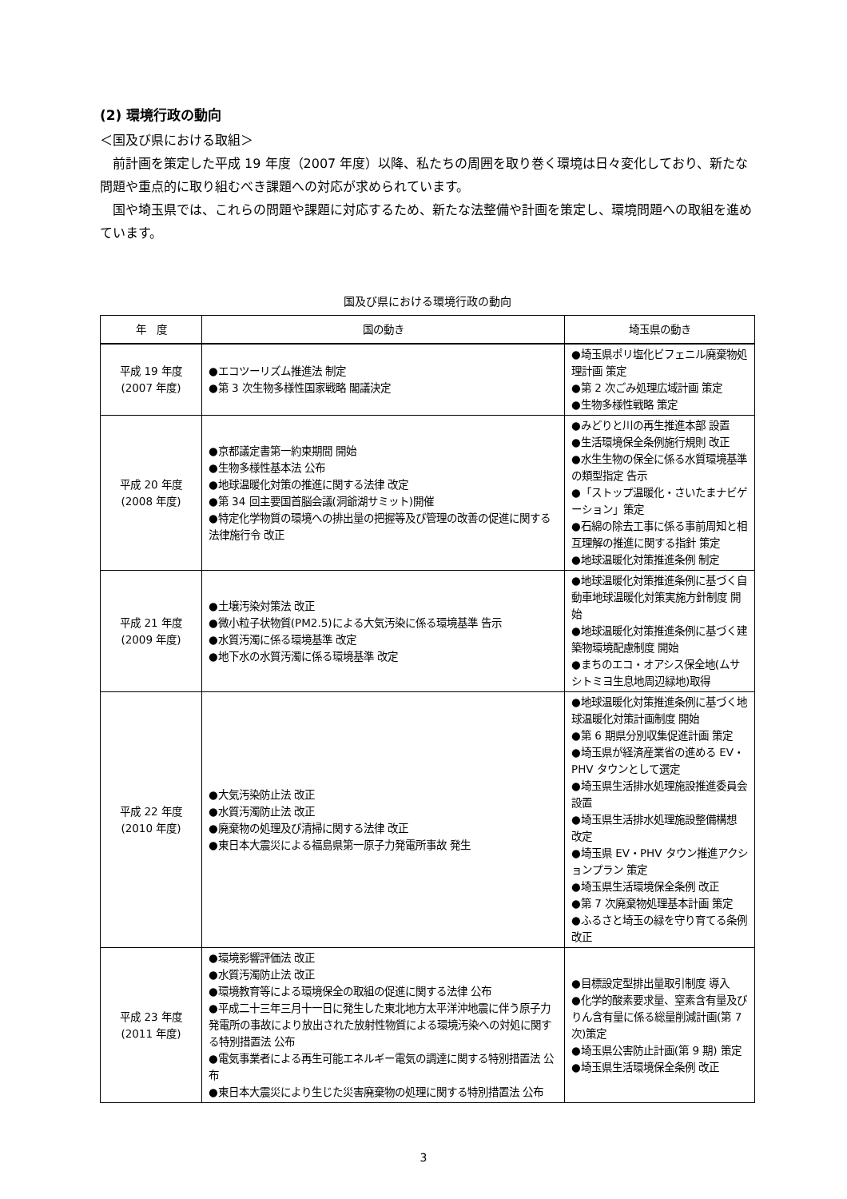(2) 環境行政の動向
＜国及び県における取組＞
　前計画を策定した平成 19 年度（2007 年度）以降、私たちの周囲を取り巻く環境は日々変化しており、新たな問題や重点的に取り組むべき課題への対応が求められています。
　国や埼玉県では、これらの問題や課題に対応するため、新たな法整備や計画を策定し、環境問題への取組を進めています。
国及び県における環境行政の動向
| 年 度 | 国の動き | 埼玉県の動き |
| --- | --- | --- |
| 平成 19 年度 (2007 年度) | ●エコツーリズム推進法 制定 ●第 3 次生物多様性国家戦略 閣議決定 | ●埼玉県ポリ塩化ビフェニル廃棄物処理計画 策定 ●第 2 次ごみ処理広域計画 策定 ●生物多様性戦略 策定 |
| 平成 20 年度 (2008 年度) | ●京都議定書第一約束期間 開始 ●生物多様性基本法 公布 ●地球温暖化対策の推進に関する法律 改定 ●第 34 回主要国首脳会議(洞爺湖サミット)開催 ●特定化学物質の環境への排出量の把握等及び管理の改善の促進に関する法律施行令 改正 | ●みどりと川の再生推進本部 設置 ●生活環境保全条例施行規則 改正 ●水生生物の保全に係る水質環境基準の類型指定 告示 ●「ストップ温暖化・さいたまナビゲーション」策定 ●石綿の除去工事に係る事前周知と相互理解の推進に関する指針 策定 ●地球温暖化対策推進条例 制定 |
| 平成 21 年度 (2009 年度) | ●土壌汚染対策法 改正 ●微小粒子状物質(PM2.5)による大気汚染に係る環境基準 告示 ●水質汚濁に係る環境基準 改定 ●地下水の水質汚濁に係る環境基準 改定 | ●地球温暖化対策推進条例に基づく自動車地球温暖化対策実施方針制度 開始 ●地球温暖化対策推進条例に基づく建築物環境配慮制度 開始 ●まちのエコ・オアシス保全地(ムサシトミヨ生息地周辺緑地)取得 |
| 平成 22 年度 (2010 年度) | ●大気汚染防止法 改正 ●水質汚濁防止法 改正 ●廃棄物の処理及び清掃に関する法律 改正 ●東日本大震災による福島県第一原子力発電所事故 発生 | ●地球温暖化対策推進条例に基づく地球温暖化対策計画制度 開始 ●第 6 期県分別収集促進計画 策定 ●埼玉県が経済産業省の進める EV・PHV タウンとして選定 ●埼玉県生活排水処理施設推進委員会 設置 ●埼玉県生活排水処理施設整備構想 改定 ●埼玉県 EV・PHV タウン推進アクションプラン 策定 ●埼玉県生活環境保全条例 改正 ●第 7 次廃棄物処理基本計画 策定 ●ふるさと埼玉の緑を守り育てる条例 改正 |
| 平成 23 年度 (2011 年度) | ●環境影響評価法 改正 ●水質汚濁防止法 改正 ●環境教育等による環境保全の取組の促進に関する法律 公布 ●平成二十三年三月十一日に発生した東北地方太平洋沖地震に伴う原子力発電所の事故により放出された放射性物質による環境汚染への対処に関する特別措置法 公布 ●電気事業者による再生可能エネルギー電気の調達に関する特別措置法 公布 ●東日本大震災により生じた災害廃棄物の処理に関する特別措置法 公布 | ●目標設定型排出量取引制度 導入 ●化学的酸素要求量、窒素含有量及びりん含有量に係る総量削減計画(第 7 次)策定 ●埼玉県公害防止計画(第 9 期) 策定 ●埼玉県生活環境保全条例 改正 |
3